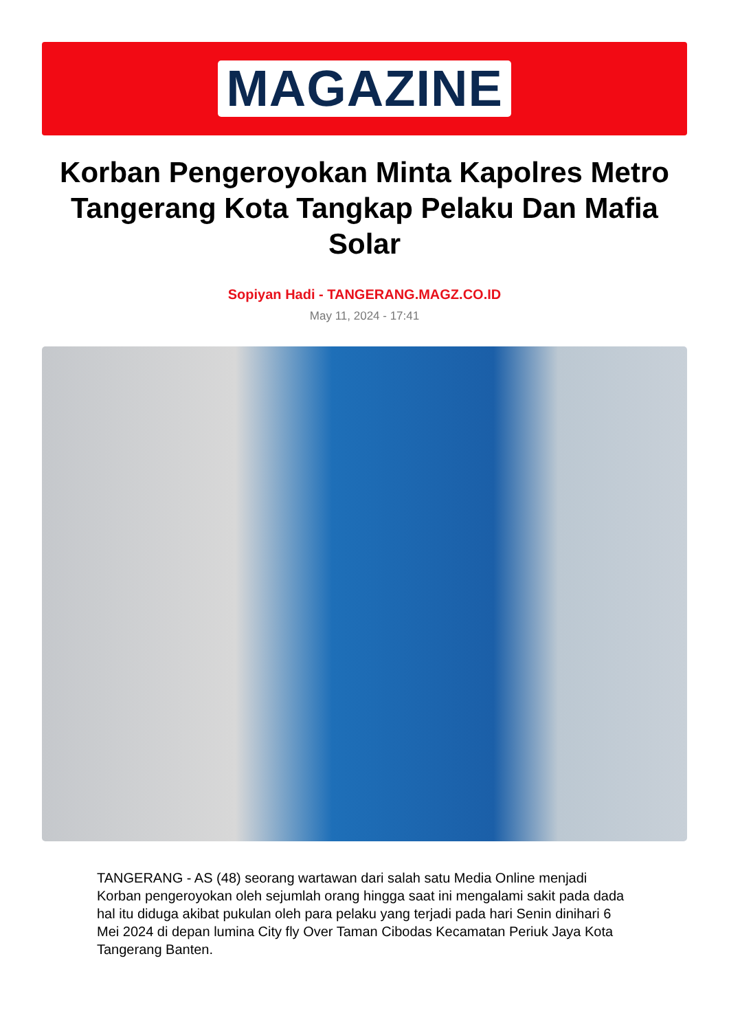MAGAZINE
Korban Pengeroyokan Minta Kapolres Metro Tangerang Kota Tangkap Pelaku Dan Mafia Solar
Sopiyan Hadi - TANGERANG.MAGZ.CO.ID
May 11, 2024 - 17:41
TANGERANG - AS (48) seorang wartawan dari salah satu Media Online menjadi Korban pengeroyokan oleh sejumlah orang hingga saat ini mengalami sakit pada dada hal itu diduga akibat pukulan oleh para pelaku yang terjadi pada hari Senin dinihari 6 Mei 2024 di depan lumina City fly Over Taman Cibodas Kecamatan Periuk Jaya Kota Tangerang Banten.